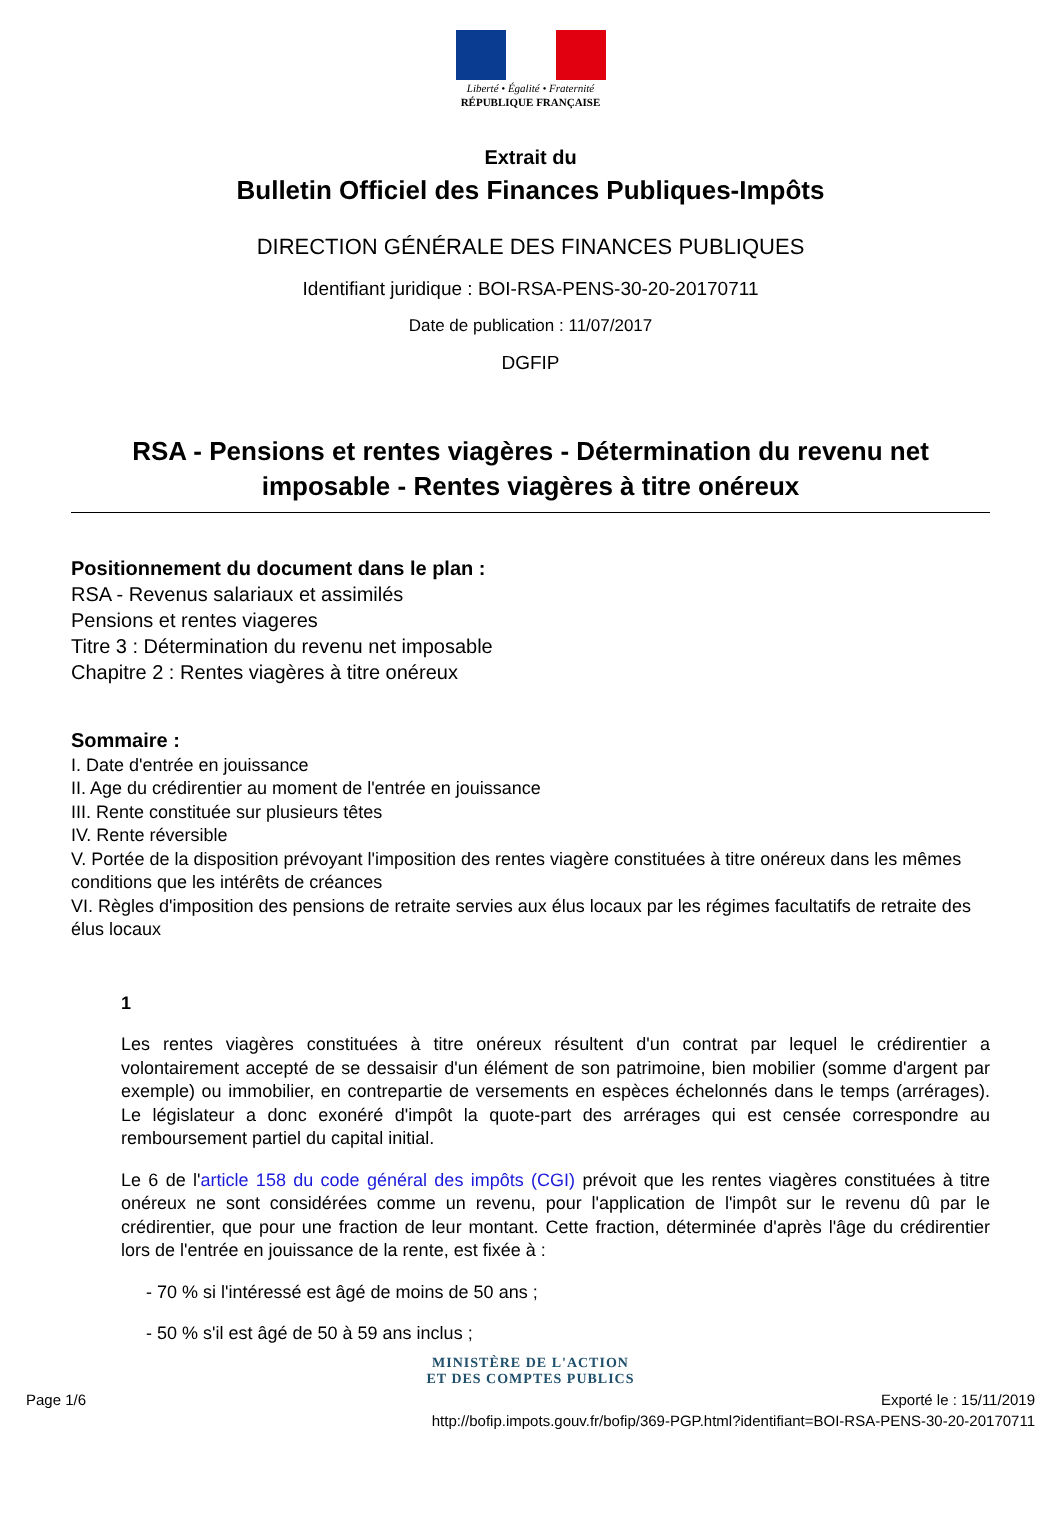Liberté • Égalité • Fraternité
RÉPUBLIQUE FRANÇAISE
Extrait du
Bulletin Officiel des Finances Publiques-Impôts
DIRECTION GÉNÉRALE DES FINANCES PUBLIQUES
Identifiant juridique : BOI-RSA-PENS-30-20-20170711
Date de publication : 11/07/2017
DGFIP
RSA - Pensions et rentes viagères - Détermination du revenu net imposable - Rentes viagères à titre onéreux
Positionnement du document dans le plan :
RSA - Revenus salariaux et assimilés
Pensions et rentes viageres
Titre 3 : Détermination du revenu net imposable
Chapitre 2 : Rentes viagères à titre onéreux
Sommaire :
I. Date d'entrée en jouissance
II. Age du crédirentier au moment de l'entrée en jouissance
III. Rente constituée sur plusieurs têtes
IV. Rente réversible
V. Portée de la disposition prévoyant l'imposition des rentes viagère constituées à titre onéreux dans les mêmes conditions que les intérêts de créances
VI. Règles d'imposition des pensions de retraite servies aux élus locaux par les régimes facultatifs de retraite des élus locaux
1
Les rentes viagères constituées à titre onéreux résultent d'un contrat par lequel le crédirentier a volontairement accepté de se dessaisir d'un élément de son patrimoine, bien mobilier (somme d'argent par exemple) ou immobilier, en contrepartie de versements en espèces échelonnés dans le temps (arrérages). Le législateur a donc exonéré d'impôt la quote-part des arrérages qui est censée correspondre au remboursement partiel du capital initial.
Le 6 de l'article 158 du code général des impôts (CGI) prévoit que les rentes viagères constituées à titre onéreux ne sont considérées comme un revenu, pour l'application de l'impôt sur le revenu dû par le crédirentier, que pour une fraction de leur montant. Cette fraction, déterminée d'après l'âge du crédirentier lors de l'entrée en jouissance de la rente, est fixée à :
- 70 % si l'intéressé est âgé de moins de 50 ans ;
- 50 % s'il est âgé de 50 à 59 ans inclus ;
MINISTÈRE DE L'ACTION
ET DES COMPTES PUBLICS
Page 1/6 Exporté le : 15/11/2019
http://bofip.impots.gouv.fr/bofip/369-PGP.html?identifiant=BOI-RSA-PENS-30-20-20170711